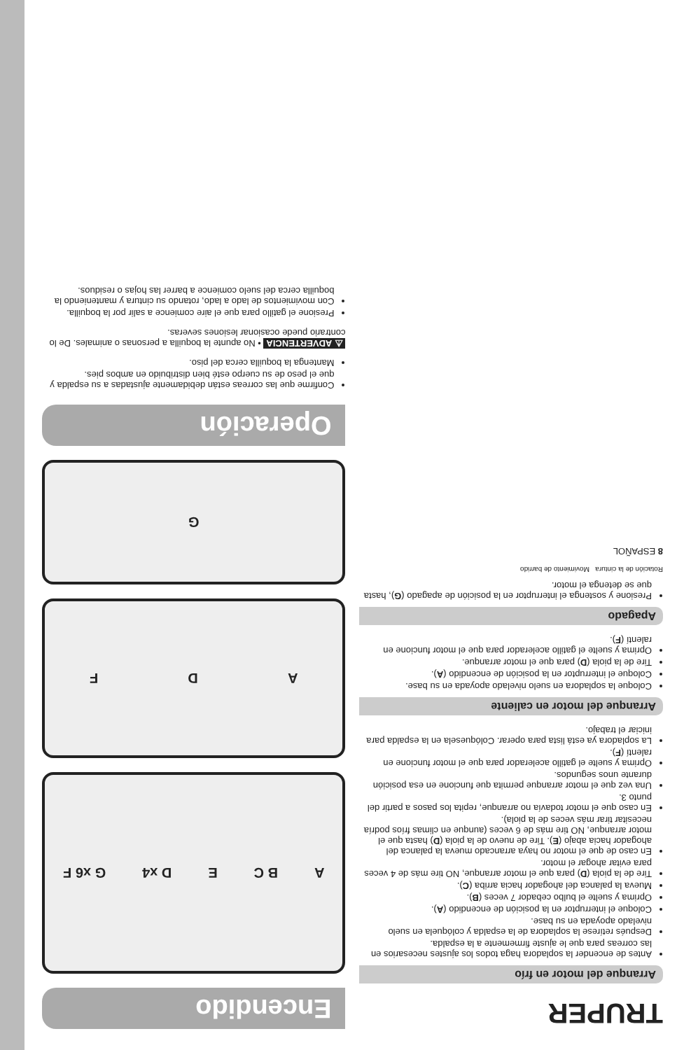TRUPER
Arranque del motor en frío
Antes de encender la sopladora haga todos los ajustes necesarios en las correas para que le ajuste firmemente a la espalda.
Después retírese la sopladora de la espalda y colóquela en suelo nivelado apoyada en su base.
Coloque el interruptor en la posición de encendido (A).
Oprima y suelte el bulbo cebador 7 veces (B).
Mueva la palanca del ahogador hacia arriba (C).
Tire de la piola (D) para que el motor arranque, NO tire más de 4 veces para evitar ahogar el motor.
En caso de que el motor no haya arrancado mueva la palanca del ahogador hacia abajo (E). Tire de nuevo de la piola (D) hasta que el motor arranque, NO tire más de 6 veces (aunque en climas fríos podría necesitar tirar más veces de la piola).
En caso que el motor todavía no arranque, repita los pasos a partir del punto 3.
Una vez que el motor arranque permita que funcione en esa posición durante unos segundos.
Oprima y suelte el gatillo acelerador para que el motor funcione en ralentí (F).
La sopladora ya está lista para operar. Colóquesela en la espalda para iniciar el trabajo.
Arranque del motor en caliente
Coloque la sopladora en suelo nivelado apoyada en su base.
Coloque el interruptor en la posición de encendido (A).
Tire de la piola (D) para que el motor arranque.
Oprima y suelte el gatillo acelerador para que el motor funcione en ralentí (F).
Apagado
Presione y sostenga el interruptor en la posición de apagado (G), hasta que se detenga el motor.
Rotación de la cintura Movimiento de barrido
8 ESPAÑOL
Encendido
A B C E D x4 G x6 F
A D F
G
Operación
Confirme que las correas están debidamente ajustadas a su espalda y que el peso de su cuerpo esté bien distribuido en ambos pies.
Mantenga la boquilla cerca del piso.
⚠ ADVERTENCIA • No apunte la boquilla a personas o animales. De lo contrario puede ocasionar lesiones severas.
Presione el gatillo para que el aire comience a salir por la boquilla.
Con movimientos de lado a lado, rotando su cintura y manteniendo la boquilla cerca del suelo comience a barrer las hojas o residuos.